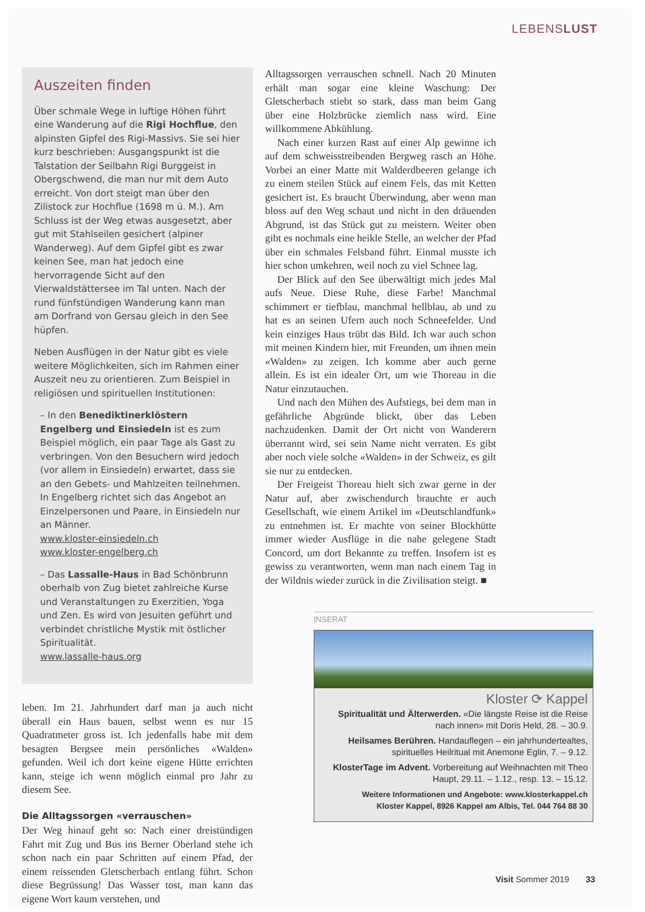LEBENSLUST
Auszeiten finden
Über schmale Wege in luftige Höhen führt eine Wanderung auf die Rigi Hochflue, den alpinsten Gipfel des Rigi-Massivs. Sie sei hier kurz beschrieben: Ausgangspunkt ist die Talstation der Seilbahn Rigi Burggeist in Obergschwend, die man nur mit dem Auto erreicht. Von dort steigt man über den Zilistock zur Hochflue (1698 m ü. M.). Am Schluss ist der Weg etwas ausgesetzt, aber gut mit Stahlseilen gesichert (alpiner Wanderweg). Auf dem Gipfel gibt es zwar keinen See, man hat jedoch eine hervorragende Sicht auf den Vierwaldstättersee im Tal unten. Nach der rund fünfstündigen Wanderung kann man am Dorfrand von Gersau gleich in den See hüpfen.
Neben Ausflügen in der Natur gibt es viele weitere Möglichkeiten, sich im Rahmen einer Auszeit neu zu orientieren. Zum Beispiel in religiösen und spirituellen Institutionen:
– In den Benediktinerklöstern Engelberg und Einsiedeln ist es zum Beispiel möglich, ein paar Tage als Gast zu verbringen. Von den Besuchern wird jedoch (vor allem in Einsiedeln) erwartet, dass sie an den Gebets- und Mahlzeiten teilnehmen. In Engelberg richtet sich das Angebot an Einzelpersonen und Paare, in Einsiedeln nur an Männer.
www.kloster-einsiedeln.ch
www.kloster-engelberg.ch
– Das Lassalle-Haus in Bad Schönbrunn oberhalb von Zug bietet zahlreiche Kurse und Veranstaltungen zu Exerzitien, Yoga und Zen. Es wird von Jesuiten geführt und verbindet christliche Mystik mit östlicher Spiritualität.
www.lassalle-haus.org
leben. Im 21. Jahrhundert darf man ja auch nicht überall ein Haus bauen, selbst wenn es nur 15 Quadratmeter gross ist. Ich jedenfalls habe mit dem besagten Bergsee mein persönliches «Walden» gefunden. Weil ich dort keine eigene Hütte errichten kann, steige ich wenn möglich einmal pro Jahr zu diesem See.
Die Alltagssorgen «verrauschen»
Der Weg hinauf geht so: Nach einer dreistündigen Fahrt mit Zug und Bus ins Berner Oberland stehe ich schon nach ein paar Schritten auf einem Pfad, der einem reissenden Gletscherbach entlang führt. Schon diese Begrüssung! Das Wasser tost, man kann das eigene Wort kaum verstehen, und
Alltagssorgen verrauschen schnell. Nach 20 Minuten erhält man sogar eine kleine Waschung: Der Gletscherbach stiebt so stark, dass man beim Gang über eine Holzbrücke ziemlich nass wird. Eine willkommene Abkühlung.
Nach einer kurzen Rast auf einer Alp gewinne ich auf dem schweisstreibenden Bergweg rasch an Höhe. Vorbei an einer Matte mit Walderdbeeren gelange ich zu einem steilen Stück auf einem Fels, das mit Ketten gesichert ist. Es braucht Überwindung, aber wenn man bloss auf den Weg schaut und nicht in den dräuenden Abgrund, ist das Stück gut zu meistern. Weiter oben gibt es nochmals eine heikle Stelle, an welcher der Pfad über ein schmales Felsband führt. Einmal musste ich hier schon umkehren, weil noch zu viel Schnee lag.
Der Blick auf den See überwältigt mich jedes Mal aufs Neue. Diese Ruhe, diese Farbe! Manchmal schimmert er tiefblau, manchmal hellblau, ab und zu hat es an seinen Ufern auch noch Schneefelder. Und kein einziges Haus trübt das Bild. Ich war auch schon mit meinen Kindern hier, mit Freunden, um ihnen mein «Walden» zu zeigen. Ich komme aber auch gerne allein. Es ist ein idealer Ort, um wie Thoreau in die Natur einzutauchen.
Und nach den Mühen des Aufstiegs, bei dem man in gefährliche Abgründe blickt, über das Leben nachzudenken. Damit der Ort nicht von Wanderern überrannt wird, sei sein Name nicht verraten. Es gibt aber noch viele solche «Walden» in der Schweiz, es gilt sie nur zu entdecken.
Der Freigeist Thoreau hielt sich zwar gerne in der Natur auf, aber zwischendurch brauchte er auch Gesellschaft, wie einem Artikel im «Deutschlandfunk» zu entnehmen ist. Er machte von seiner Blockhütte immer wieder Ausflüge in die nahe gelegene Stadt Concord, um dort Bekannte zu treffen. Insofern ist es gewiss zu verantworten, wenn man nach einem Tag in der Wildnis wieder zurück in die Zivilisation steigt. ■
INSERAT
Kloster ⟳ Kappel
Spiritualität und Älterwerden. «Die längste Reise ist die Reise nach innen» mit Doris Held, 28. – 30.9.
Heilsames Berühren. Handauflegen – ein jahrhundertealtes, spirituelles Heilritual mit Anemone Eglin, 7. – 9.12.
KlosterTage im Advent. Vorbereitung auf Weihnachten mit Theo Haupt, 29.11. – 1.12., resp. 13. – 15.12.
Weitere Informationen und Angebote: www.klosterkappel.ch
Kloster Kappel, 8926 Kappel am Albis, Tel. 044 764 88 30
Visit Sommer 2019 33